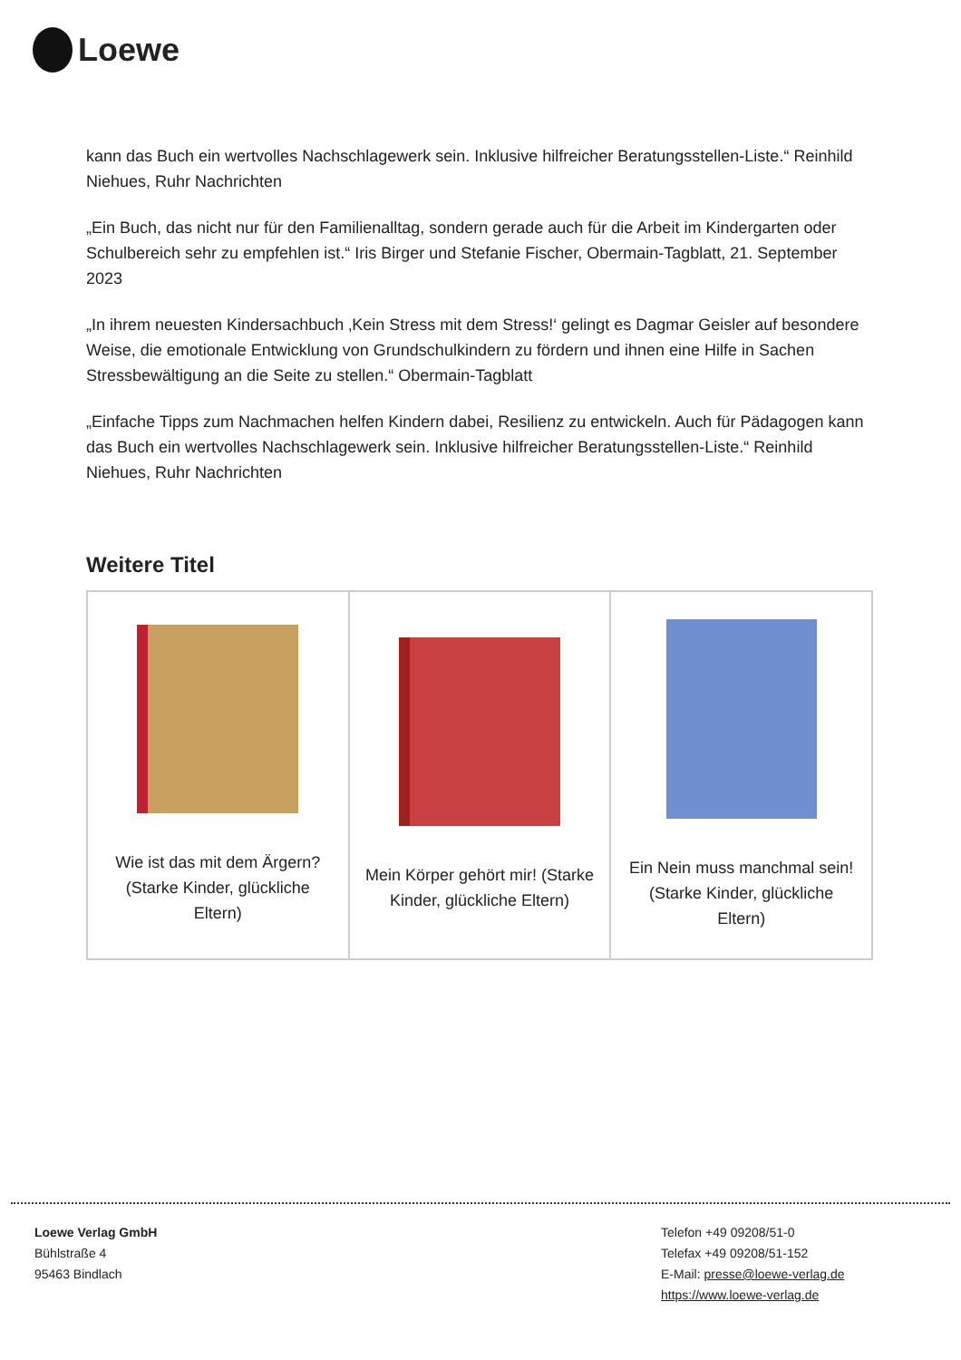Loewe
kann das Buch ein wertvolles Nachschlagewerk sein. Inklusive hilfreicher Beratungsstellen-Liste.“ Reinhild Niehues, Ruhr Nachrichten
„Ein Buch, das nicht nur für den Familienalltag, sondern gerade auch für die Arbeit im Kindergarten oder Schulbereich sehr zu empfehlen ist.“ Iris Birger und Stefanie Fischer, Obermain-Tagblatt, 21. September 2023
„In ihrem neuesten Kindersachbuch ‚Kein Stress mit dem Stress!‘ gelingt es Dagmar Geisler auf besondere Weise, die emotionale Entwicklung von Grundschulkindern zu fördern und ihnen eine Hilfe in Sachen Stressbewältigung an die Seite zu stellen.“ Obermain-Tagblatt
„Einfache Tipps zum Nachmachen helfen Kindern dabei, Resilienz zu entwickeln. Auch für Pädagogen kann das Buch ein wertvolles Nachschlagewerk sein. Inklusive hilfreicher Beratungsstellen-Liste.“ Reinhild Niehues, Ruhr Nachrichten
Weitere Titel
| Wie ist das mit dem Ärgern? (Starke Kinder, glückliche Eltern) | Mein Körper gehört mir! (Starke Kinder, glückliche Eltern) | Ein Nein muss manchmal sein! (Starke Kinder, glückliche Eltern) |
Loewe Verlag GmbH
Bühlstraße 4
95463 Bindlach
Telefon +49 09208/51-0
Telefax +49 09208/51-152
E-Mail: presse@loewe-verlag.de
https://www.loewe-verlag.de